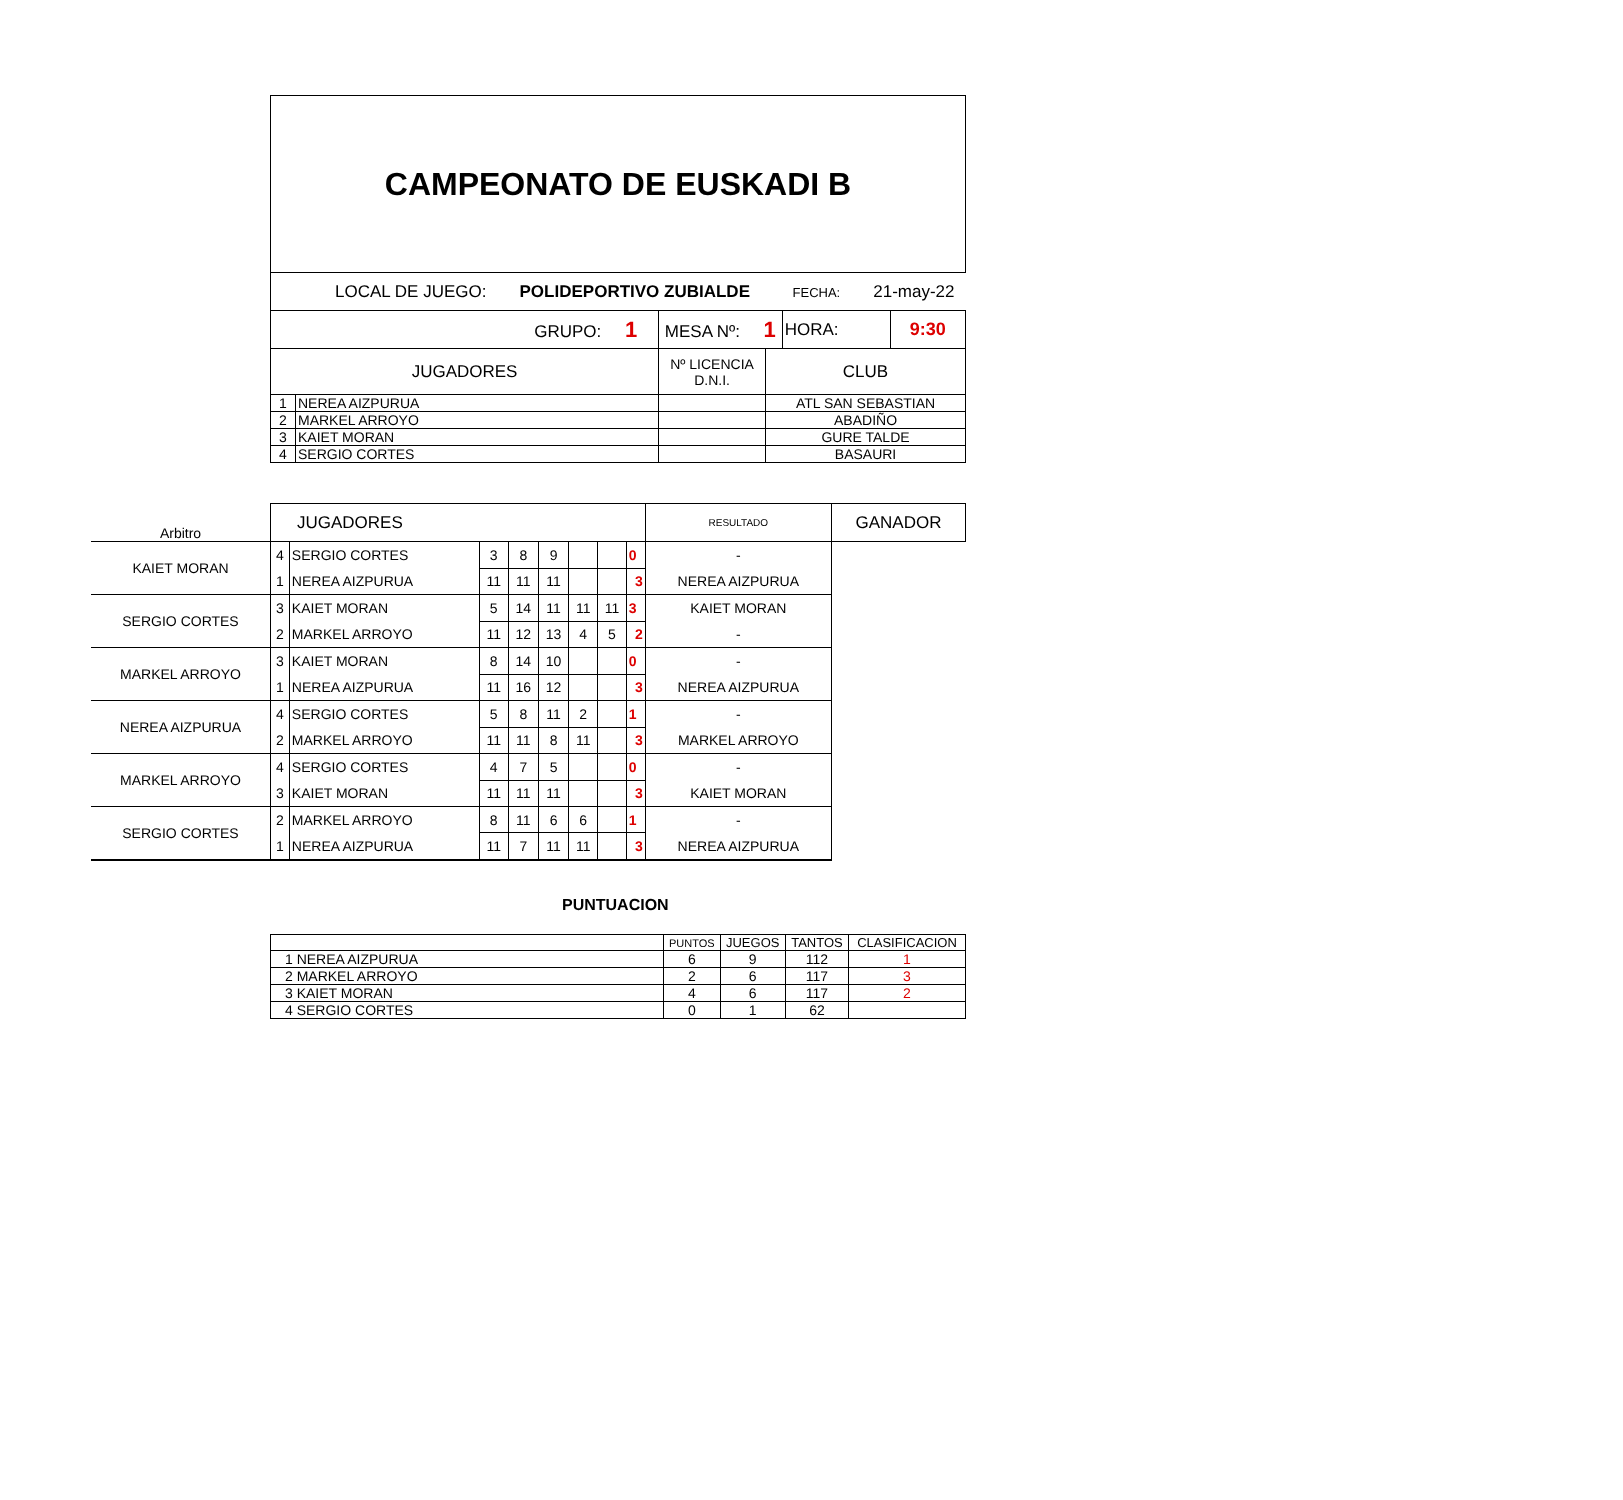CAMPEONATO DE EUSKADI B
| LOCAL DE JUEGO: POLIDEPORTIVO ZUBIALDE FECHA: 21-may-22 | | | | | |
| GRUPO: 1 | | MESA Nº: 1 | | HORA: | 9:30 |
| JUGADORES | | Nº LICENCIA D.N.I. | CLUB | | |
| 1 | NEREA AIZPURUA | | ATL SAN SEBASTIAN | | |
| 2 | MARKEL ARROYO | | ABADIÑO | | |
| 3 | KAIET MORAN | | GURE TALDE | | |
| 4 | SERGIO CORTES | | BASAURI | | |
| Arbitro | JUGADORES | | | | | | | | RESULTADO | GANADOR |
| KAIET MORAN | 4 | SERGIO CORTES | 3 | 8 | 9 | | | 0 | - | |
| | 1 | NEREA AIZPURUA | 11 | 11 | 11 | | | 3 | NEREA AIZPURUA | |
| SERGIO CORTES | 3 | KAIET MORAN | 5 | 14 | 11 | 11 | 11 | 3 | KAIET MORAN | |
| | 2 | MARKEL ARROYO | 11 | 12 | 13 | 4 | 5 | 2 | - | |
| MARKEL ARROYO | 3 | KAIET MORAN | 8 | 14 | 10 | | | 0 | - | |
| | 1 | NEREA AIZPURUA | 11 | 16 | 12 | | | 3 | NEREA AIZPURUA | |
| NEREA AIZPURUA | 4 | SERGIO CORTES | 5 | 8 | 11 | 2 | | 1 | - | |
| | 2 | MARKEL ARROYO | 11 | 11 | 8 | 11 | | 3 | MARKEL ARROYO | |
| MARKEL ARROYO | 4 | SERGIO CORTES | 4 | 7 | 5 | | | 0 | - | |
| | 3 | KAIET MORAN | 11 | 11 | 11 | | | 3 | KAIET MORAN | |
| SERGIO CORTES | 2 | MARKEL ARROYO | 8 | 11 | 6 | 6 | | 1 | - | |
| | 1 | NEREA AIZPURUA | 11 | 7 | 11 | 11 | | 3 | NEREA AIZPURUA | |
PUNTUACION
| | PUNTOS | JUEGOS | TANTOS | CLASIFICACION |
| 1 NEREA AIZPURUA | 6 | 9 | 112 | 1 |
| 2 MARKEL ARROYO | 2 | 6 | 117 | 3 |
| 3 KAIET MORAN | 4 | 6 | 117 | 2 |
| 4 SERGIO CORTES | 0 | 1 | 62 | |